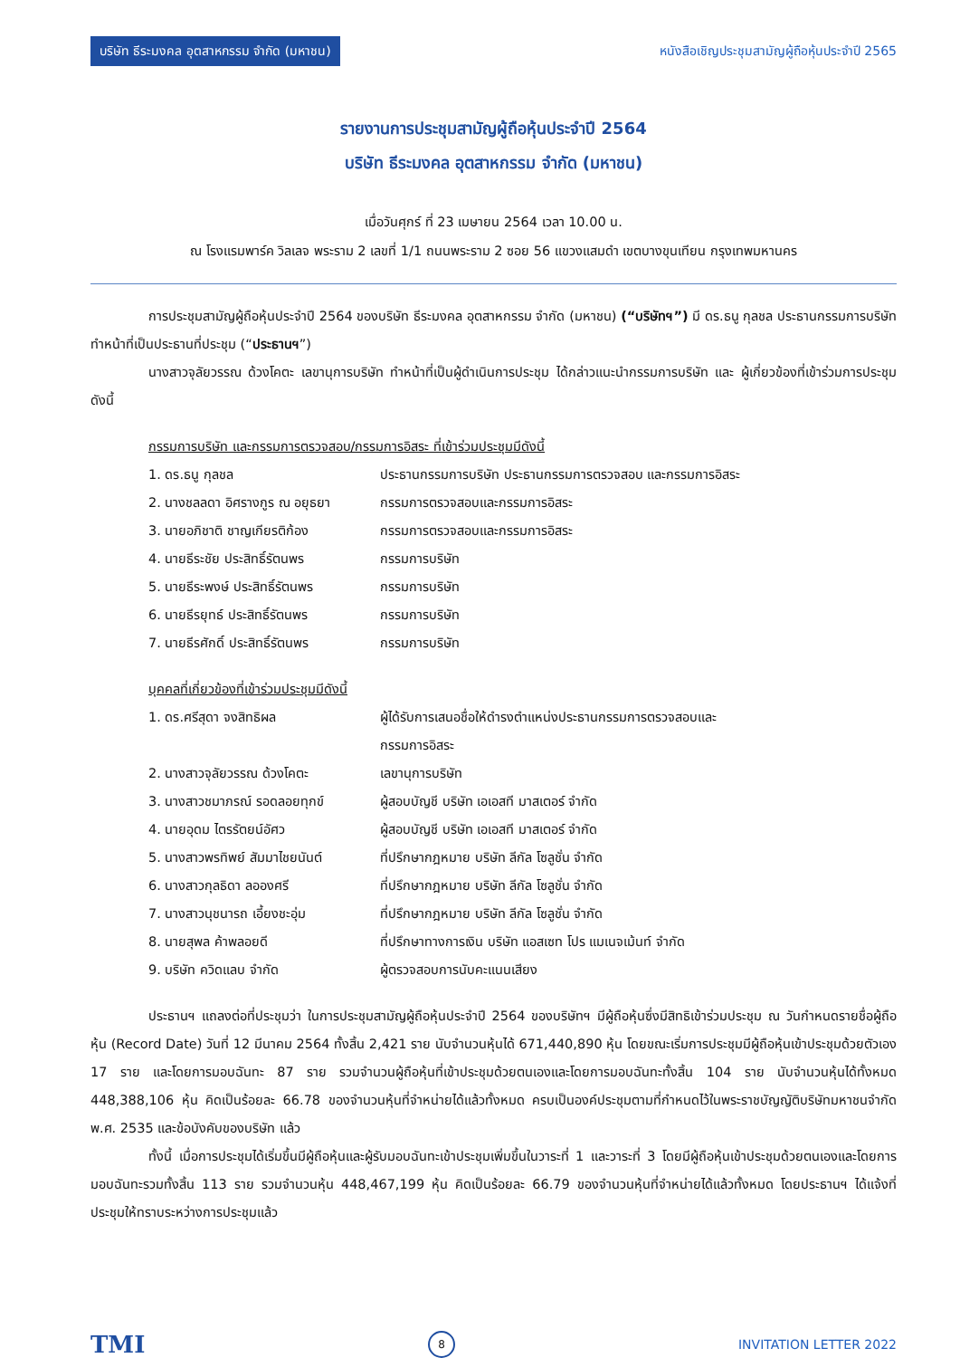บริษัท ธีระมงคล อุตสาหกรรม จำกัด (มหาชน) หนังสือเชิญประชุมสามัญผู้ถือหุ้นประจำปี 2565
รายงานการประชุมสามัญผู้ถือหุ้นประจำปี 2564
บริษัท ธีระมงคล อุตสาหกรรม จำกัด (มหาชน)
เมื่อวันศุกร์ ที่ 23 เมษายน 2564 เวลา 10.00 น.
ณ โรงแรมพาร์ค วิลเลจ พระราม 2 เลขที่ 1/1 ถนนพระราม 2 ซอย 56 แขวงแสมดำ เขตบางขุนเทียน กรุงเทพมหานคร
การประชุมสามัญผู้ถือหุ้นประจำปี 2564 ของบริษัท ธีระมงคล อุตสาหกรรม จำกัด (มหาชน) (“บริษัทฯ”) มี ดร.ธนู กุลชล ประธานกรรมการบริษัททำหน้าที่เป็นประธานที่ประชุม (“ประธานฯ”)
นางสาวจุลัยวรรณ ด้วงโคตะ เลขานุการบริษัท ทำหน้าที่เป็นผู้ดำเนินการประชุม ได้กล่าวแนะนำกรรมการบริษัท และ ผู้เกี่ยวข้องที่เข้าร่วมการประชุมดังนี้
กรรมการบริษัท และกรรมการตรวจสอบ/กรรมการอิสระ ที่เข้าร่วมประชุมมีดังนี้
| 1. ดร.ธนู กุลชล | ประธานกรรมการบริษัท ประธานกรรมการตรวจสอบ และกรรมการอิสระ |
| 2. นางชลลดา อิศรางกูร ณ อยุธยา | กรรมการตรวจสอบและกรรมการอิสระ |
| 3. นายอภิชาติ ชาญเกียรติก้อง | กรรมการตรวจสอบและกรรมการอิสระ |
| 4. นายธีระชัย ประสิทธิ์รัตนพร | กรรมการบริษัท |
| 5. นายธีระพงษ์ ประสิทธิ์รัตนพร | กรรมการบริษัท |
| 6. นายธีรยุทธ์ ประสิทธิ์รัตนพร | กรรมการบริษัท |
| 7. นายธีรศักดิ์ ประสิทธิ์รัตนพร | กรรมการบริษัท |
บุคคลที่เกี่ยวข้องที่เข้าร่วมประชุมมีดังนี้
| 1. ดร.ศรีสุดา จงสิทธิผล | ผู้ได้รับการเสนอชื่อให้ดำรงตำแหน่งประธานกรรมการตรวจสอบและ กรรมการอิสระ |
| 2. นางสาวจุลัยวรรณ ด้วงโคตะ | เลขานุการบริษัท |
| 3. นางสาวชมาภรณ์ รอดลอยทุกข์ | ผู้สอบบัญชี บริษัท เอเอสที มาสเตอร์ จำกัด |
| 4. นายอุดม ไตรรัตยน์อัศว | ผู้สอบบัญชี บริษัท เอเอสที มาสเตอร์ จำกัด |
| 5. นางสาวพรทิพย์ สัมมาไชยนันต์ | ที่ปรึกษากฎหมาย บริษัท ลีกัล โซลูชั่น จำกัด |
| 6. นางสาวกุลธิดา ลอองศรี | ที่ปรึกษากฎหมาย บริษัท ลีกัล โซลูชั่น จำกัด |
| 7. นางสาวนุชนารถ เอี้ยงชะอุ่ม | ที่ปรึกษากฎหมาย บริษัท ลีกัล โซลูชั่น จำกัด |
| 8. นายสุพล ค้าพลอยดี | ที่ปรึกษาทางการเงิน บริษัท แอสเซท โปร แมเนจเม้นท์ จำกัด |
| 9. บริษัท ควิดแลบ จำกัด | ผู้ตรวจสอบการนับคะแนนเสียง |
ประธานฯ แถลงต่อที่ประชุมว่า ในการประชุมสามัญผู้ถือหุ้นประจำปี 2564 ของบริษัทฯ มีผู้ถือหุ้นซึ่งมีสิทธิเข้าร่วมประชุม ณ วันกำหนดรายชื่อผู้ถือหุ้น (Record Date) วันที่ 12 มีนาคม 2564 ทั้งสิ้น 2,421 ราย นับจำนวนหุ้นได้ 671,440,890 หุ้น โดยขณะเริ่มการประชุมมีผู้ถือหุ้นเข้าประชุมด้วยตัวเอง 17 ราย และโดยการมอบฉันทะ 87 ราย รวมจำนวนผู้ถือหุ้นที่เข้าประชุมด้วยตนเองและโดยการมอบฉันทะทั้งสิ้น 104 ราย นับจำนวนหุ้นได้ทั้งหมด 448,388,106 หุ้น คิดเป็นร้อยละ 66.78 ของจำนวนหุ้นที่จำหน่ายได้แล้วทั้งหมด ครบเป็นองค์ประชุมตามที่กำหนดไว้ในพระราชบัญญัติบริษัทมหาชนจำกัด พ.ศ. 2535 และข้อบังคับของบริษัท แล้ว
ทั้งนี้ เมื่อการประชุมได้เริ่มขึ้นมีผู้ถือหุ้นและผู้รับมอบฉันทะเข้าประชุมเพิ่มขึ้นในวาระที่ 1 และวาระที่ 3 โดยมีผู้ถือหุ้นเข้าประชุมด้วยตนเองและโดยการมอบฉันทะรวมทั้งสิ้น 113 ราย รวมจำนวนหุ้น 448,467,199 หุ้น คิดเป็นร้อยละ 66.79 ของจำนวนหุ้นที่จำหน่ายได้แล้วทั้งหมด โดยประธานฯ ได้แจ้งที่ประชุมให้ทราบระหว่างการประชุมแล้ว
TMI 8 INVITATION LETTER 2022